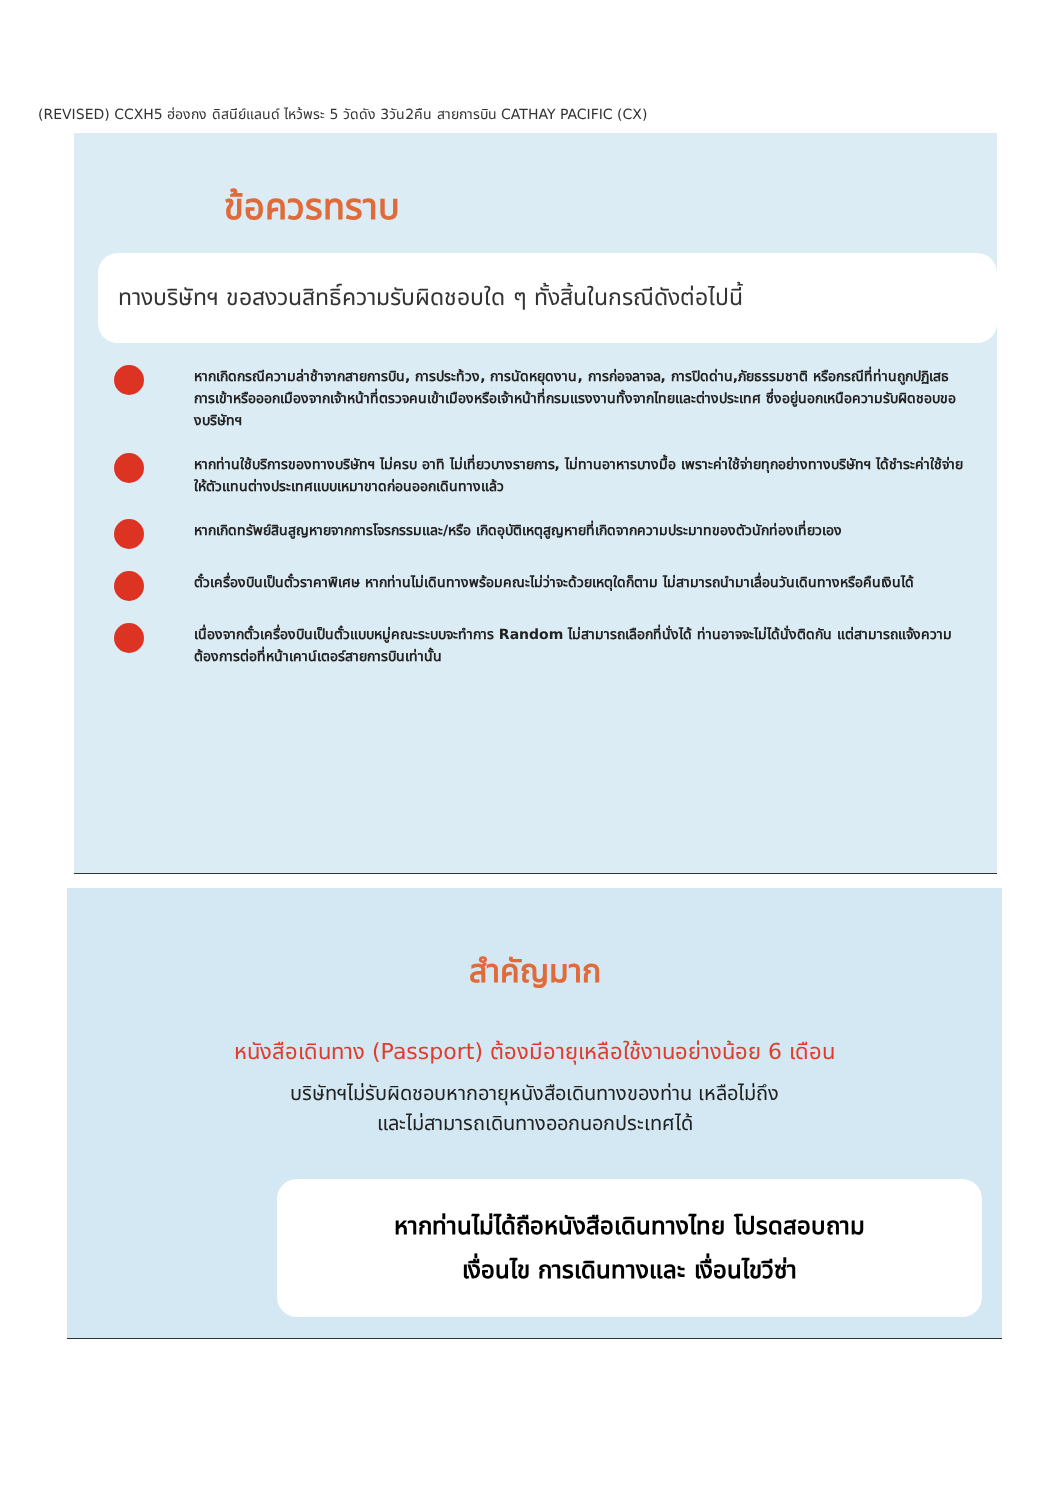(REVISED) CCXH5 ฮ่องกง ดิสนีย์แลนด์ ไหว้พระ 5 วัดดัง 3วัน2คืน สายการบิน CATHAY PACIFIC (CX)
ข้อควรทราบ
ทางบริษัทฯ ขอสงวนสิทธิ์ความรับผิดชอบใด ๆ ทั้งสิ้นในกรณีดังต่อไปนี้
หากเกิดกรณีความล่าช้าจากสายการบิน, การประท้วง, การนัดหยุดงาน, การก่อจลาจล, การปิดด่าน,ภัยธรรมชาติ หรือกรณีที่ท่านถูกปฏิเสธการเข้าหรือออกเมืองจากเจ้าหน้าที่ตรวจคนเข้าเมืองหรือเจ้าหน้าที่กรมแรงงานทั้งจากไทยและต่างประเทศ ซึ่งอยู่นอกเหนือความรับผิดชอบของบริษัทฯ
หากท่านใช้บริการของทางบริษัทฯ ไม่ครบ อาทิ ไม่เที่ยวบางรายการ, ไม่ทานอาหารบางมื้อ เพราะค่าใช้จ่ายทุกอย่างทางบริษัทฯ ได้ชำระค่าใช้จ่ายให้ตัวแทนต่างประเทศแบบเหมาขาดก่อนออกเดินทางแล้ว
หากเกิดทรัพย์สินสูญหายจากการโจรกรรมและ/หรือ เกิดอุบัติเหตุสูญหายที่เกิดจากความประมาทของตัวนักท่องเที่ยวเอง
ตั๋วเครื่องบินเป็นตั๋วราคาพิเศษ หากท่านไม่เดินทางพร้อมคณะไม่ว่าจะด้วยเหตุใดก็ตาม ไม่สามารถนำมาเลื่อนวันเดินทางหรือคืนเงินได้
เนื่องจากตั๋วเครื่องบินเป็นตั๋วแบบหมู่คณะระบบจะทำการ Random ไม่สามารถเลือกที่นั่งได้ ท่านอาจจะไม่ได้นั่งติดกัน แต่สามารถแจ้งความต้องการต่อที่หน้าเคาน์เตอร์สายการบินเท่านั้น
สำคัญมาก
หนังสือเดินทาง (Passport) ต้องมีอายุเหลือใช้งานอย่างน้อย 6 เดือน
บริษัทฯไม่รับผิดชอบหากอายุหนังสือเดินทางของท่าน เหลือไม่ถึง
และไม่สามารถเดินทางออกนอกประเทศได้
หากท่านไม่ได้ถือหนังสือเดินทางไทย โปรดสอบถาม
เงื่อนไข การเดินทางและ เงื่อนไขวีซ่า